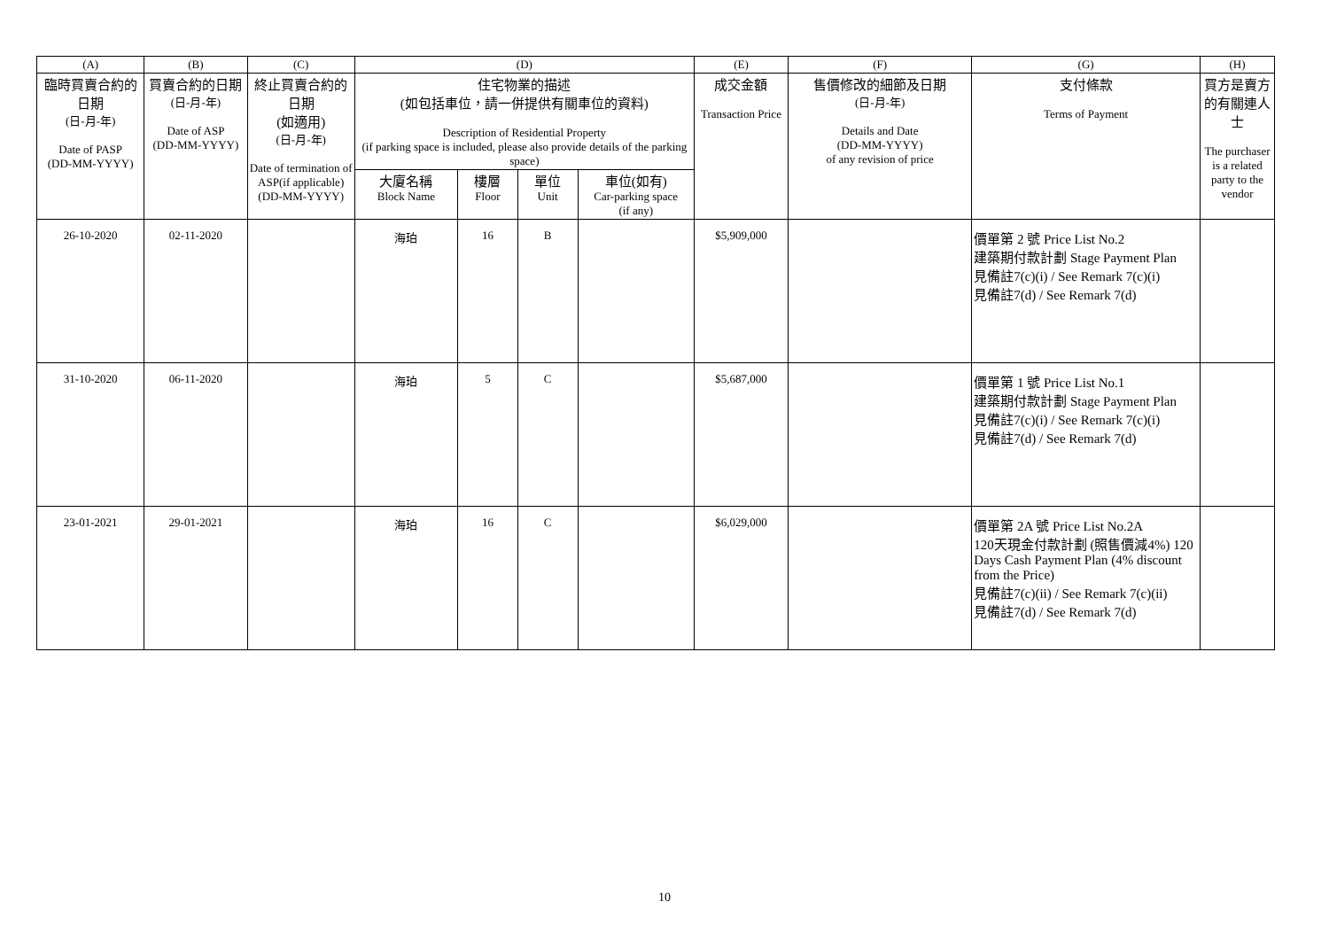| (A) | (B) | (C) | (D) | | | | (E) | (F) | (G) | (H) |
| --- | --- | --- | --- | --- | --- | --- | --- | --- | --- | --- |
| 臨時買賣合約的日期 (日-月-年) Date of PASP (DD-MM-YYYY) | 買賣合約的日期 (日-月-年) Date of ASP (DD-MM-YYYY) | 終止買賣合約的日期 (如適用) (日-月-年) Date of termination of ASP(if applicable) (DD-MM-YYYY) | 住宅物業的描述 (如包括車位，請一併提供有關車位的資料) Description of Residential Property (if parking space is included, please also provide details of the parking space) | | | | 成交金額 Transaction Price | 售價修改的細節及日期 (日-月-年) Details and Date (DD-MM-YYYY) of any revision of price | 支付條款 Terms of Payment | 買方是賣方的有關連人士 The purchaser is a related party to the vendor |
| | | | 大廈名稱 Block Name | 樓層 Floor | 單位 Unit | 車位(如有) Car-parking space (if any) | | | | |
| 26-10-2020 | 02-11-2020 | | 海珀 | 16 | B | | $5,909,000 | | 價單第 2 號 Price List No.2 建築期付款計劃 Stage Payment Plan 見備註7(c)(i) / See Remark 7(c)(i) 見備註7(d) / See Remark 7(d) | |
| 31-10-2020 | 06-11-2020 | | 海珀 | 5 | C | | $5,687,000 | | 價單第 1 號 Price List No.1 建築期付款計劃 Stage Payment Plan 見備註7(c)(i) / See Remark 7(c)(i) 見備註7(d) / See Remark 7(d) | |
| 23-01-2021 | 29-01-2021 | | 海珀 | 16 | C | | $6,029,000 | | 價單第 2A 號 Price List No.2A 120天現金付款計劃 (照售價減4%) 120 Days Cash Payment Plan (4% discount from the Price) 見備註7(c)(ii) / See Remark 7(c)(ii) 見備註7(d) / See Remark 7(d) | |
10